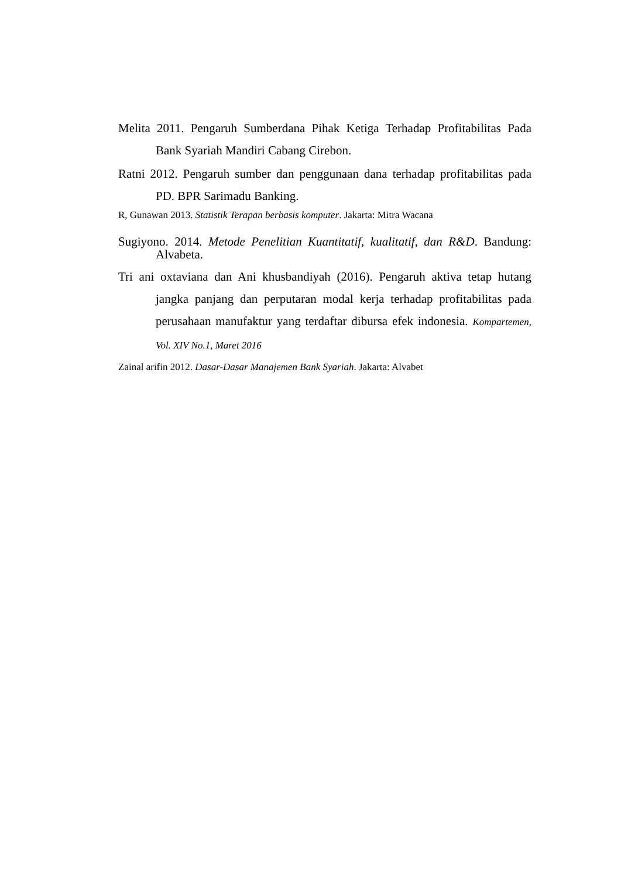Melita 2011. Pengaruh Sumberdana Pihak Ketiga Terhadap Profitabilitas Pada Bank Syariah Mandiri Cabang Cirebon.
Ratni 2012. Pengaruh sumber dan penggunaan dana terhadap profitabilitas pada PD. BPR Sarimadu Banking.
R, Gunawan 2013. Statistik Terapan berbasis komputer. Jakarta: Mitra Wacana
Sugiyono. 2014. Metode Penelitian Kuantitatif, kualitatif, dan R&D. Bandung: Alvabeta.
Tri ani oxtaviana dan Ani khusbandiyah (2016). Pengaruh aktiva tetap hutang jangka panjang dan perputaran modal kerja terhadap profitabilitas pada perusahaan manufaktur yang terdaftar dibursa efek indonesia. Kompartemen, Vol. XIV No.1, Maret 2016
Zainal arifin 2012. Dasar-Dasar Manajemen Bank Syariah. Jakarta: Alvabet